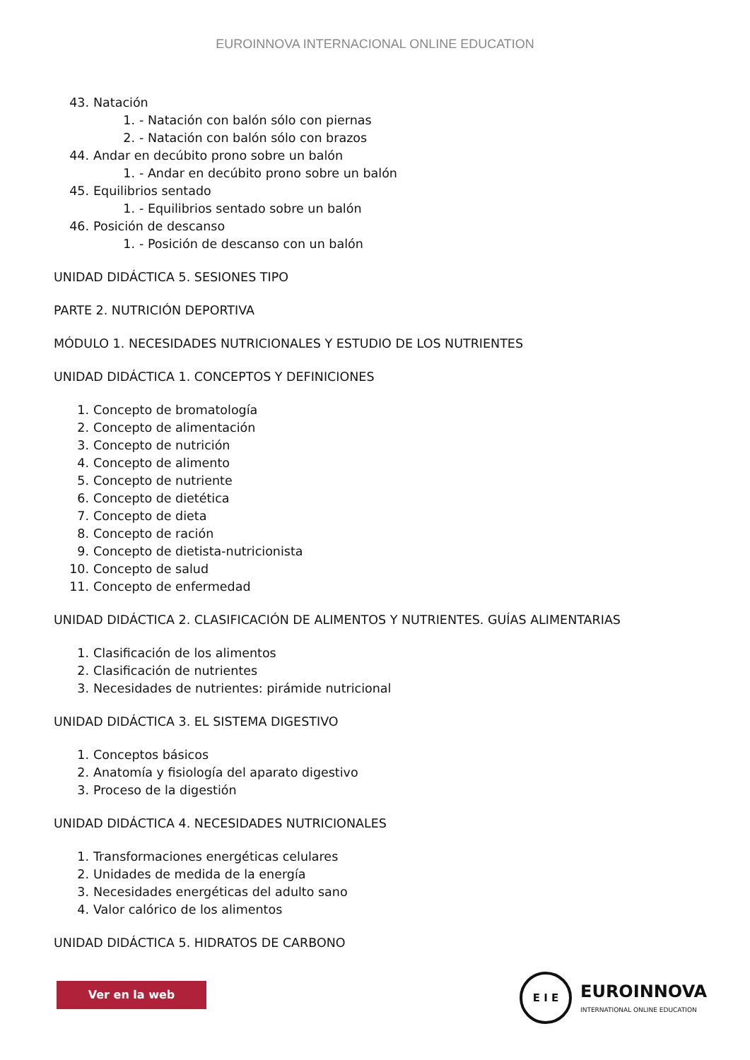EUROINNOVA INTERNACIONAL ONLINE EDUCATION
43. Natación
1. - Natación con balón sólo con piernas
2. - Natación con balón sólo con brazos
44. Andar en decúbito prono sobre un balón
1. - Andar en decúbito prono sobre un balón
45. Equilibrios sentado
1. - Equilibrios sentado sobre un balón
46. Posición de descanso
1. - Posición de descanso con un balón
UNIDAD DIDÁCTICA 5. SESIONES TIPO
PARTE 2. NUTRICIÓN DEPORTIVA
MÓDULO 1. NECESIDADES NUTRICIONALES Y ESTUDIO DE LOS NUTRIENTES
UNIDAD DIDÁCTICA 1. CONCEPTOS Y DEFINICIONES
1. Concepto de bromatología
2. Concepto de alimentación
3. Concepto de nutrición
4. Concepto de alimento
5. Concepto de nutriente
6. Concepto de dietética
7. Concepto de dieta
8. Concepto de ración
9. Concepto de dietista-nutricionista
10. Concepto de salud
11. Concepto de enfermedad
UNIDAD DIDÁCTICA 2. CLASIFICACIÓN DE ALIMENTOS Y NUTRIENTES. GUÍAS ALIMENTARIAS
1. Clasificación de los alimentos
2. Clasificación de nutrientes
3. Necesidades de nutrientes: pirámide nutricional
UNIDAD DIDÁCTICA 3. EL SISTEMA DIGESTIVO
1. Conceptos básicos
2. Anatomía y fisiología del aparato digestivo
3. Proceso de la digestión
UNIDAD DIDÁCTICA 4. NECESIDADES NUTRICIONALES
1. Transformaciones energéticas celulares
2. Unidades de medida de la energía
3. Necesidades energéticas del adulto sano
4. Valor calórico de los alimentos
UNIDAD DIDÁCTICA 5. HIDRATOS DE CARBONO
Ver en la web
E I E
EUROINNOVA
INTERNATIONAL ONLINE EDUCATION